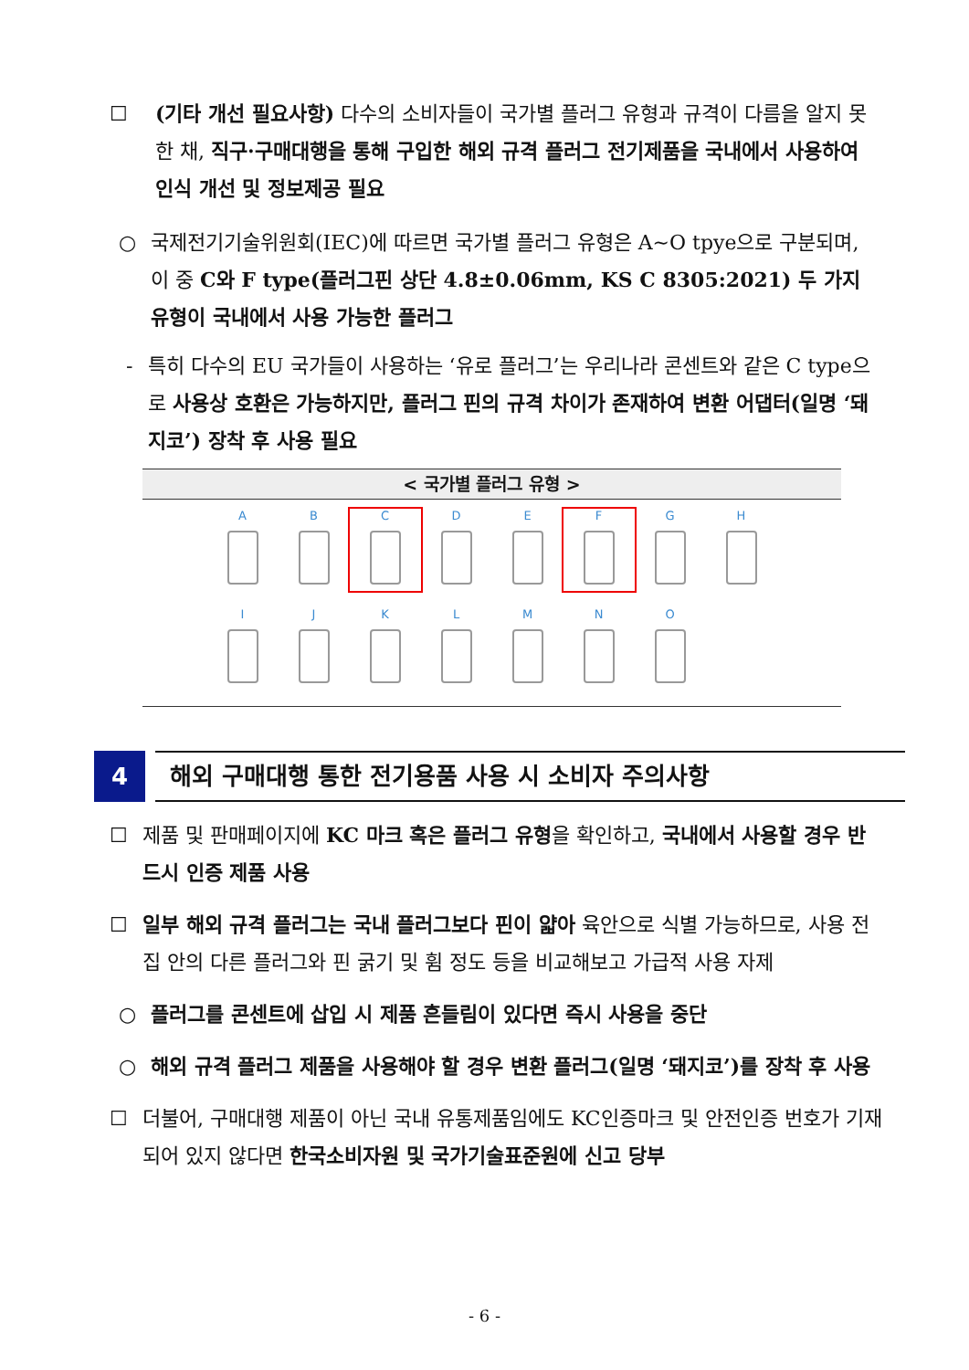☐ (기타 개선 필요사항) 다수의 소비자들이 국가별 플러그 유형과 규격이 다름을 알지 못한 채, 직구·구매대행을 통해 구입한 해외 규격 플러그 전기제품을 국내에서 사용하여 인식 개선 및 정보제공 필요
○ 국제전기기술위원회(IEC)에 따르면 국가별 플러그 유형은 A~O tpye으로 구분되며, 이 중 C와 F type(플러그핀 상단 4.8±0.06mm, KS C 8305:2021) 두 가지 유형이 국내에서 사용 가능한 플러그
- 특히 다수의 EU 국가들이 사용하는 ‘유로 플러그’는 우리나라 콘센트와 같은 C type으로 사용상 호환은 가능하지만, 플러그 핀의 규격 차이가 존재하여 변환 어댑터(일명 ‘돼지코’) 장착 후 사용 필요
< 국가별 플러그 유형 >
A
B
C
D
E
F
G
H
I
J
K
L
M
N
O
4
해외 구매대행 통한 전기용품 사용 시 소비자 주의사항
☐ 제품 및 판매페이지에 KC 마크 혹은 플러그 유형을 확인하고, 국내에서 사용할 경우 반드시 인증 제품 사용
☐ 일부 해외 규격 플러그는 국내 플러그보다 핀이 얇아 육안으로 식별 가능하므로, 사용 전 집 안의 다른 플러그와 핀 굵기 및 휨 정도 등을 비교해보고 가급적 사용 자제
○ 플러그를 콘센트에 삽입 시 제품 흔들림이 있다면 즉시 사용을 중단
○ 해외 규격 플러그 제품을 사용해야 할 경우 변환 플러그(일명 ‘돼지코’)를 장착 후 사용
☐ 더불어, 구매대행 제품이 아닌 국내 유통제품임에도 KC인증마크 및 안전인증 번호가 기재되어 있지 않다면 한국소비자원 및 국가기술표준원에 신고 당부
- 6 -